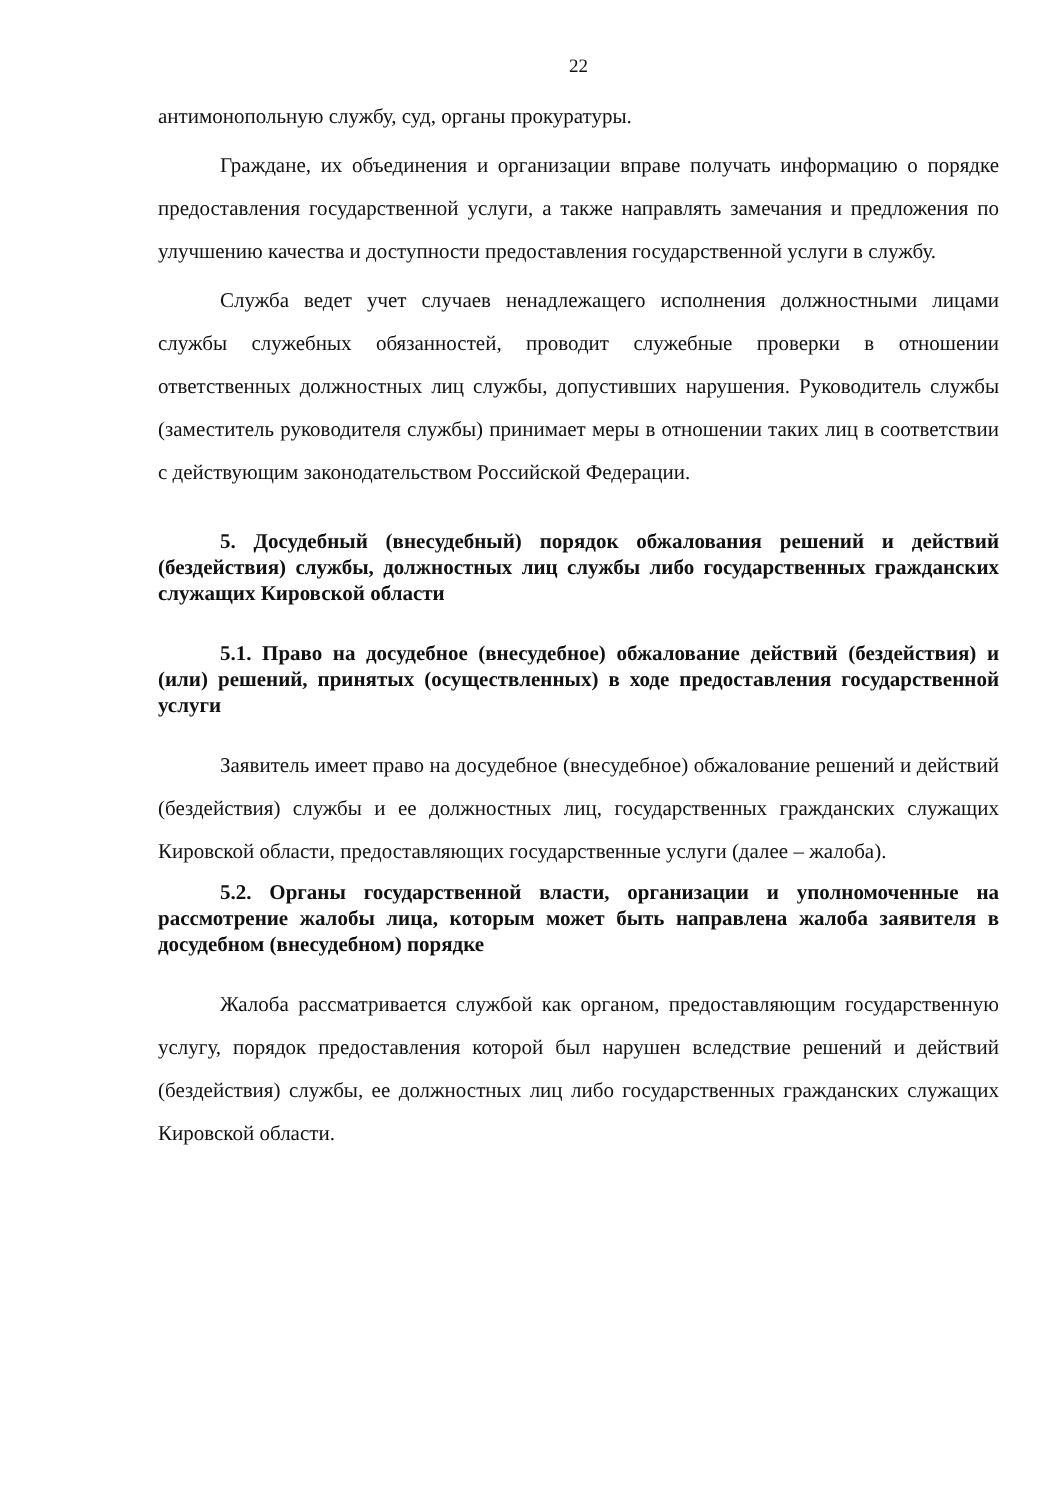22
антимонопольную службу, суд, органы прокуратуры.
Граждане, их объединения и организации вправе получать информацию о порядке предоставления государственной услуги, а также направлять замечания и предложения по улучшению качества и доступности предоставления государственной услуги в службу.
Служба ведет учет случаев ненадлежащего исполнения должностными лицами службы служебных обязанностей, проводит служебные проверки в отношении ответственных должностных лиц службы, допустивших нарушения. Руководитель службы (заместитель руководителя службы) принимает меры в отношении таких лиц в соответствии с действующим законодательством Российской Федерации.
5. Досудебный (внесудебный) порядок обжалования решений и действий (бездействия) службы, должностных лиц службы либо государственных гражданских служащих Кировской области
5.1. Право на досудебное (внесудебное) обжалование действий (бездействия) и (или) решений, принятых (осуществленных) в ходе предоставления государственной услуги
Заявитель имеет право на досудебное (внесудебное) обжалование решений и действий (бездействия) службы и ее должностных лиц, государственных гражданских служащих Кировской области, предоставляющих государственные услуги (далее – жалоба).
5.2. Органы государственной власти, организации и уполномоченные на рассмотрение жалобы лица, которым может быть направлена жалоба заявителя в досудебном (внесудебном) порядке
Жалоба рассматривается службой как органом, предоставляющим государственную услугу, порядок предоставления которой был нарушен вследствие решений и действий (бездействия) службы, ее должностных лиц либо государственных гражданских служащих Кировской области.